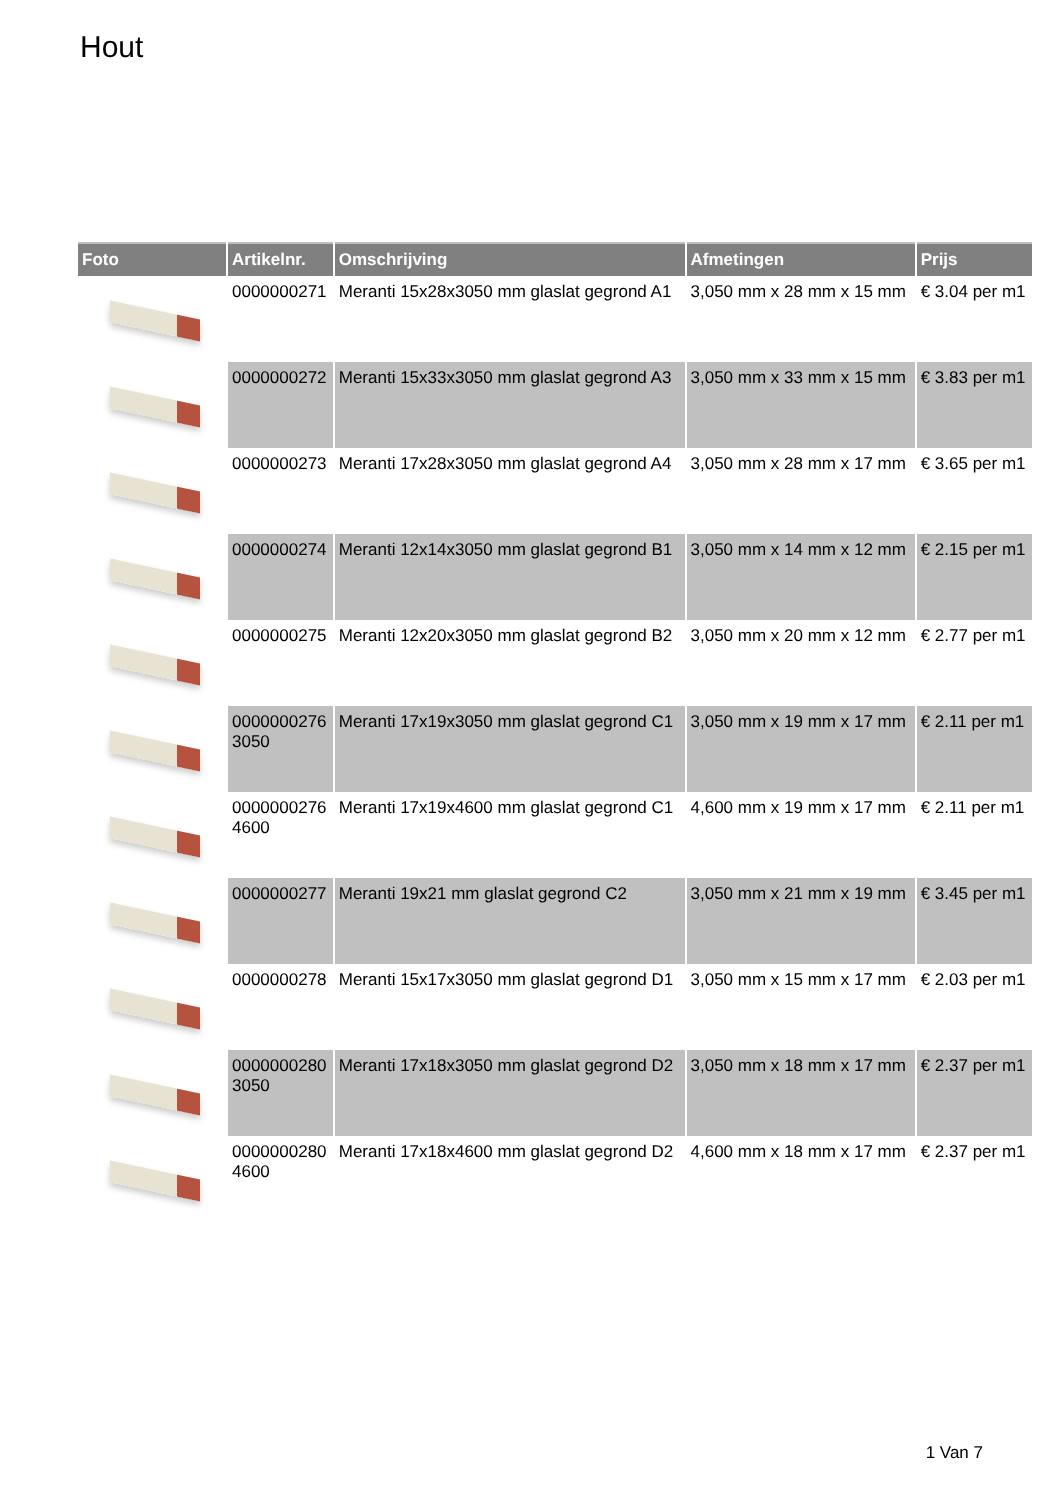Hout
| Foto | Artikelnr. | Omschrijving | Afmetingen | Prijs |
| --- | --- | --- | --- | --- |
| | 0000000271 | Meranti 15x28x3050 mm glaslat gegrond A1 | 3,050 mm x 28 mm x 15 mm | € 3.04 per m1 |
| | 0000000272 | Meranti 15x33x3050 mm glaslat gegrond A3 | 3,050 mm x 33 mm x 15 mm | € 3.83 per m1 |
| | 0000000273 | Meranti 17x28x3050 mm glaslat gegrond A4 | 3,050 mm x 28 mm x 17 mm | € 3.65 per m1 |
| | 0000000274 | Meranti 12x14x3050 mm glaslat gegrond B1 | 3,050 mm x 14 mm x 12 mm | € 2.15 per m1 |
| | 0000000275 | Meranti 12x20x3050 mm glaslat gegrond B2 | 3,050 mm x 20 mm x 12 mm | € 2.77 per m1 |
| | 0000000276 3050 | Meranti 17x19x3050 mm glaslat gegrond C1 | 3,050 mm x 19 mm x 17 mm | € 2.11 per m1 |
| | 0000000276 4600 | Meranti 17x19x4600 mm glaslat gegrond C1 | 4,600 mm x 19 mm x 17 mm | € 2.11 per m1 |
| | 0000000277 | Meranti 19x21 mm glaslat gegrond C2 | 3,050 mm x 21 mm x 19 mm | € 3.45 per m1 |
| | 0000000278 | Meranti 15x17x3050 mm glaslat gegrond D1 | 3,050 mm x 15 mm x 17 mm | € 2.03 per m1 |
| | 0000000280 3050 | Meranti 17x18x3050 mm glaslat gegrond D2 | 3,050 mm x 18 mm x 17 mm | € 2.37 per m1 |
| | 0000000280 4600 | Meranti 17x18x4600 mm glaslat gegrond D2 | 4,600 mm x 18 mm x 17 mm | € 2.37 per m1 |
1 Van 7